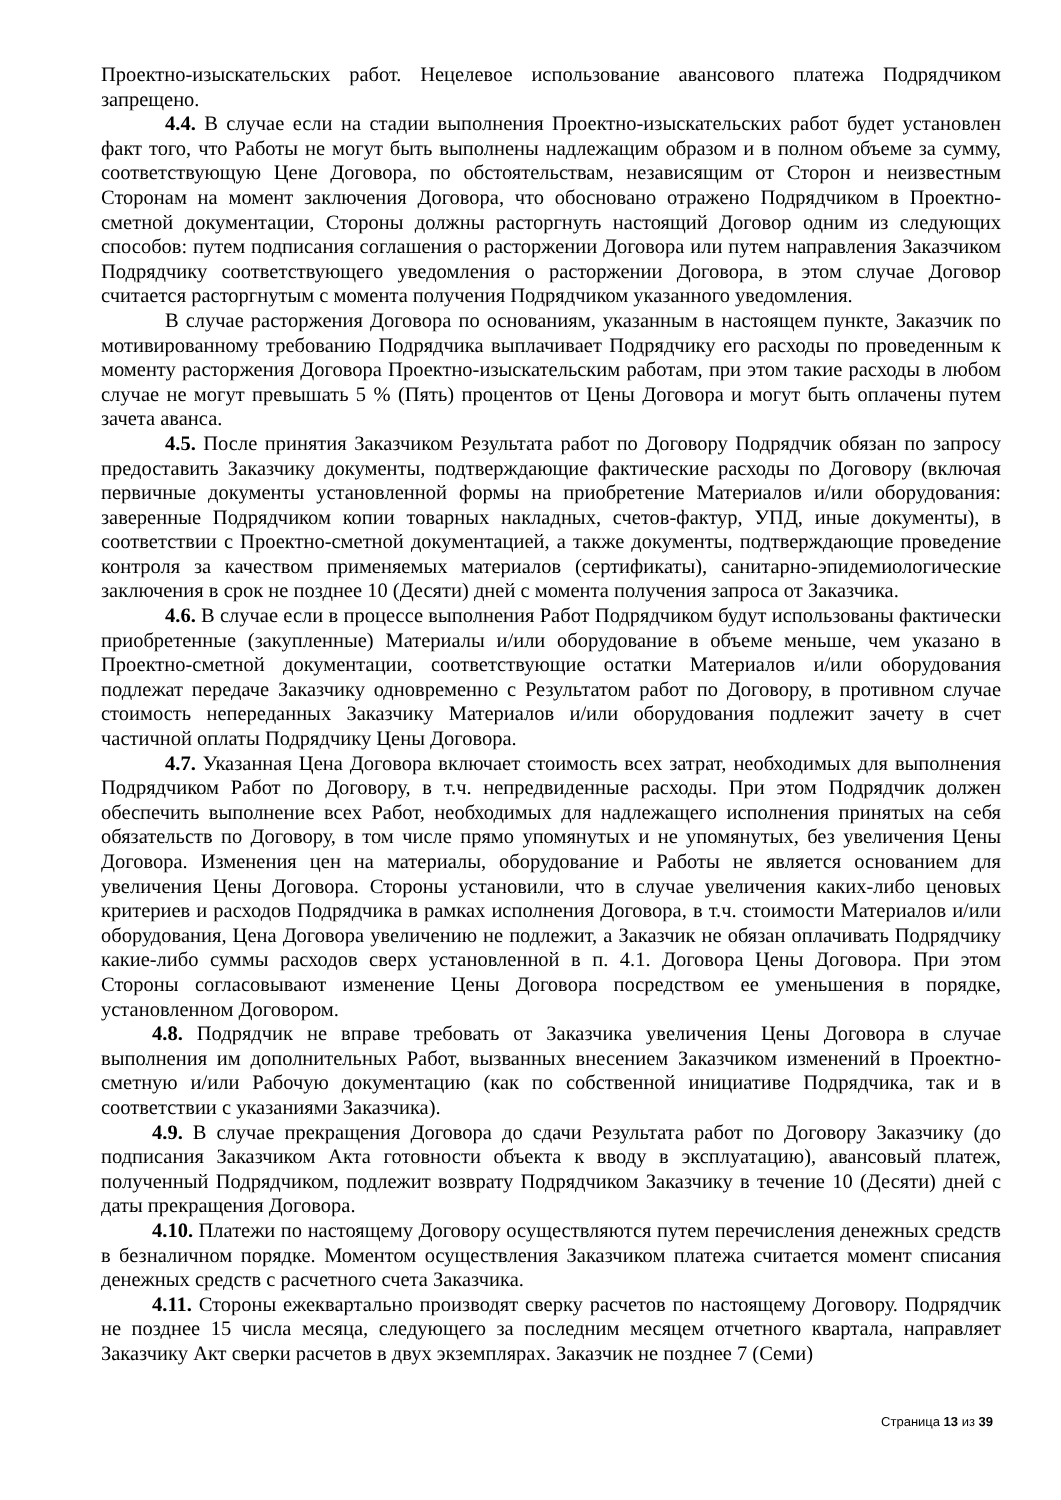Проектно-изыскательских работ. Нецелевое использование авансового платежа Подрядчиком запрещено.
4.4. В случае если на стадии выполнения Проектно-изыскательских работ будет установлен факт того, что Работы не могут быть выполнены надлежащим образом и в полном объеме за сумму, соответствующую Цене Договора, по обстоятельствам, независящим от Сторон и неизвестным Сторонам на момент заключения Договора, что обосновано отражено Подрядчиком в Проектно-сметной документации, Стороны должны расторгнуть настоящий Договор одним из следующих способов: путем подписания соглашения о расторжении Договора или путем направления Заказчиком Подрядчику соответствующего уведомления о расторжении Договора, в этом случае Договор считается расторгнутым с момента получения Подрядчиком указанного уведомления.
В случае расторжения Договора по основаниям, указанным в настоящем пункте, Заказчик по мотивированному требованию Подрядчика выплачивает Подрядчику его расходы по проведенным к моменту расторжения Договора Проектно-изыскательским работам, при этом такие расходы в любом случае не могут превышать 5 % (Пять) процентов от Цены Договора и могут быть оплачены путем зачета аванса.
4.5. После принятия Заказчиком Результата работ по Договору Подрядчик обязан по запросу предоставить Заказчику документы, подтверждающие фактические расходы по Договору (включая первичные документы установленной формы на приобретение Материалов и/или оборудования: заверенные Подрядчиком копии товарных накладных, счетов-фактур, УПД, иные документы), в соответствии с Проектно-сметной документацией, а также документы, подтверждающие проведение контроля за качеством применяемых материалов (сертификаты), санитарно-эпидемиологические заключения в срок не позднее 10 (Десяти) дней с момента получения запроса от Заказчика.
4.6. В случае если в процессе выполнения Работ Подрядчиком будут использованы фактически приобретенные (закупленные) Материалы и/или оборудование в объеме меньше, чем указано в Проектно-сметной документации, соответствующие остатки Материалов и/или оборудования подлежат передаче Заказчику одновременно с Результатом работ по Договору, в противном случае стоимость непереданных Заказчику Материалов и/или оборудования подлежит зачету в счет частичной оплаты Подрядчику Цены Договора.
4.7. Указанная Цена Договора включает стоимость всех затрат, необходимых для выполнения Подрядчиком Работ по Договору, в т.ч. непредвиденные расходы. При этом Подрядчик должен обеспечить выполнение всех Работ, необходимых для надлежащего исполнения принятых на себя обязательств по Договору, в том числе прямо упомянутых и не упомянутых, без увеличения Цены Договора. Изменения цен на материалы, оборудование и Работы не является основанием для увеличения Цены Договора. Стороны установили, что в случае увеличения каких-либо ценовых критериев и расходов Подрядчика в рамках исполнения Договора, в т.ч. стоимости Материалов и/или оборудования, Цена Договора увеличению не подлежит, а Заказчик не обязан оплачивать Подрядчику какие-либо суммы расходов сверх установленной в п. 4.1. Договора Цены Договора. При этом Стороны согласовывают изменение Цены Договора посредством ее уменьшения в порядке, установленном Договором.
4.8. Подрядчик не вправе требовать от Заказчика увеличения Цены Договора в случае выполнения им дополнительных Работ, вызванных внесением Заказчиком изменений в Проектно-сметную и/или Рабочую документацию (как по собственной инициативе Подрядчика, так и в соответствии с указаниями Заказчика).
4.9. В случае прекращения Договора до сдачи Результата работ по Договору Заказчику (до подписания Заказчиком Акта готовности объекта к вводу в эксплуатацию), авансовый платеж, полученный Подрядчиком, подлежит возврату Подрядчиком Заказчику в течение 10 (Десяти) дней с даты прекращения Договора.
4.10. Платежи по настоящему Договору осуществляются путем перечисления денежных средств в безналичном порядке. Моментом осуществления Заказчиком платежа считается момент списания денежных средств с расчетного счета Заказчика.
4.11. Стороны ежеквартально производят сверку расчетов по настоящему Договору. Подрядчик не позднее 15 числа месяца, следующего за последним месяцем отчетного квартала, направляет Заказчику Акт сверки расчетов в двух экземплярах. Заказчик не позднее 7 (Семи)
Страница 13 из 39